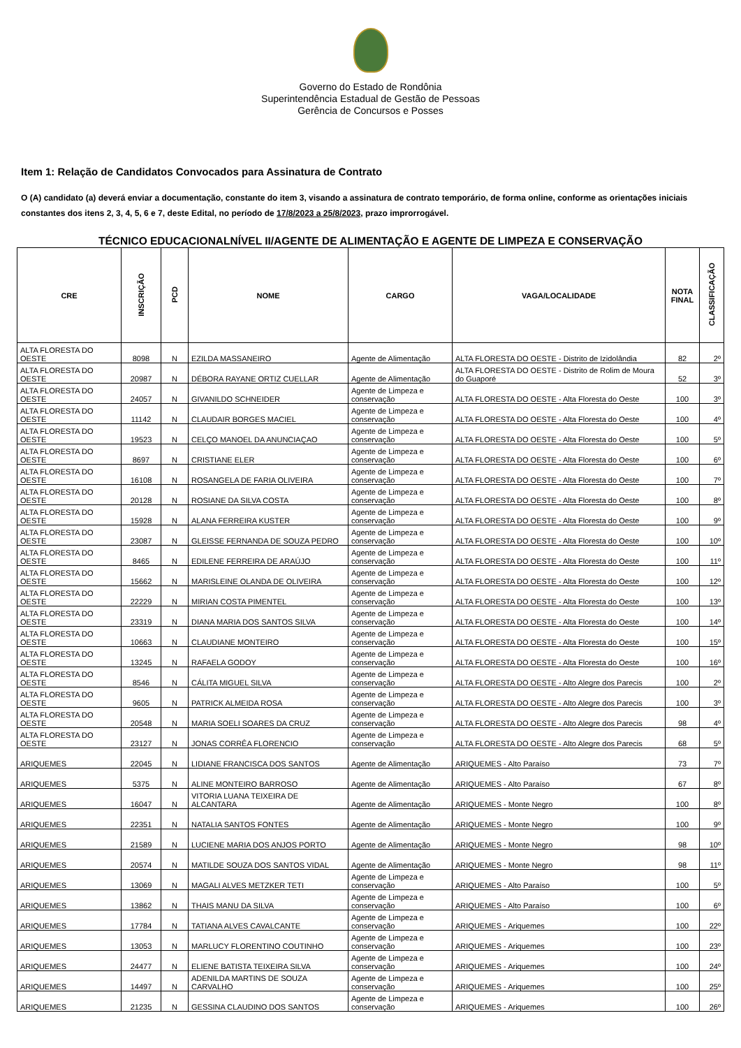Governo do Estado de Rondônia
Superintendência Estadual de Gestão de Pessoas
Gerência de Concursos e Posses
Item 1: Relação de Candidatos Convocados para Assinatura de Contrato
O (A) candidato (a) deverá enviar a documentação, constante do item 3, visando a assinatura de contrato temporário, de forma online, conforme as orientações iniciais constantes dos itens 2, 3, 4, 5, 6 e 7, deste Edital, no período de 17/8/2023 a 25/8/2023, prazo improrrogável.
TÉCNICO EDUCACIONALNÍVEL II/AGENTE DE ALIMENTAÇÃO E AGENTE DE LIMPEZA E CONSERVAÇÃO
| CRE | INSCRIÇÃO | PCD | NOME | CARGO | VAGA/LOCALIDADE | NOTA FINAL | CLASSIFICAÇÃO |
| --- | --- | --- | --- | --- | --- | --- | --- |
| ALTA FLORESTA DO OESTE | 8098 | N | EZILDA MASSANEIRO | Agente de Alimentação | ALTA FLORESTA DO OESTE - Distrito de Izidolândia | 82 | 2º |
| ALTA FLORESTA DO OESTE | 20987 | N | DÉBORA RAYANE ORTIZ CUELLAR | Agente de Alimentação | ALTA FLORESTA DO OESTE - Distrito de Rolim de Moura do Guaporé | 52 | 3º |
| ALTA FLORESTA DO OESTE | 24057 | N | GIVANILDO SCHNEIDER | Agente de Limpeza e conservação | ALTA FLORESTA DO OESTE - Alta Floresta do Oeste | 100 | 3º |
| ALTA FLORESTA DO OESTE | 11142 | N | CLAUDAIR BORGES MACIEL | Agente de Limpeza e conservação | ALTA FLORESTA DO OESTE - Alta Floresta do Oeste | 100 | 4º |
| ALTA FLORESTA DO OESTE | 19523 | N | CELÇO MANOEL DA ANUNCIAÇAO | Agente de Limpeza e conservação | ALTA FLORESTA DO OESTE - Alta Floresta do Oeste | 100 | 5º |
| ALTA FLORESTA DO OESTE | 8697 | N | CRISTIANE ELER | Agente de Limpeza e conservação | ALTA FLORESTA DO OESTE - Alta Floresta do Oeste | 100 | 6º |
| ALTA FLORESTA DO OESTE | 16108 | N | ROSANGELA DE FARIA OLIVEIRA | Agente de Limpeza e conservação | ALTA FLORESTA DO OESTE - Alta Floresta do Oeste | 100 | 7º |
| ALTA FLORESTA DO OESTE | 20128 | N | ROSIANE DA SILVA COSTA | Agente de Limpeza e conservação | ALTA FLORESTA DO OESTE - Alta Floresta do Oeste | 100 | 8º |
| ALTA FLORESTA DO OESTE | 15928 | N | ALANA FERREIRA KUSTER | Agente de Limpeza e conservação | ALTA FLORESTA DO OESTE - Alta Floresta do Oeste | 100 | 9º |
| ALTA FLORESTA DO OESTE | 23087 | N | GLEISSE FERNANDA DE SOUZA PEDRO | Agente de Limpeza e conservação | ALTA FLORESTA DO OESTE - Alta Floresta do Oeste | 100 | 10º |
| ALTA FLORESTA DO OESTE | 8465 | N | EDILENE FERREIRA DE ARAÚJO | Agente de Limpeza e conservação | ALTA FLORESTA DO OESTE - Alta Floresta do Oeste | 100 | 11º |
| ALTA FLORESTA DO OESTE | 15662 | N | MARISLEINE OLANDA DE OLIVEIRA | Agente de Limpeza e conservação | ALTA FLORESTA DO OESTE - Alta Floresta do Oeste | 100 | 12º |
| ALTA FLORESTA DO OESTE | 22229 | N | MIRIAN COSTA PIMENTEL | Agente de Limpeza e conservação | ALTA FLORESTA DO OESTE - Alta Floresta do Oeste | 100 | 13º |
| ALTA FLORESTA DO OESTE | 23319 | N | DIANA MARIA DOS SANTOS SILVA | Agente de Limpeza e conservação | ALTA FLORESTA DO OESTE - Alta Floresta do Oeste | 100 | 14º |
| ALTA FLORESTA DO OESTE | 10663 | N | CLAUDIANE MONTEIRO | Agente de Limpeza e conservação | ALTA FLORESTA DO OESTE - Alta Floresta do Oeste | 100 | 15º |
| ALTA FLORESTA DO OESTE | 13245 | N | RAFAELA GODOY | Agente de Limpeza e conservação | ALTA FLORESTA DO OESTE - Alta Floresta do Oeste | 100 | 16º |
| ALTA FLORESTA DO OESTE | 8546 | N | CÁLITA MIGUEL SILVA | Agente de Limpeza e conservação | ALTA FLORESTA DO OESTE - Alto Alegre dos Parecis | 100 | 2º |
| ALTA FLORESTA DO OESTE | 9605 | N | PATRICK ALMEIDA ROSA | Agente de Limpeza e conservação | ALTA FLORESTA DO OESTE - Alto Alegre dos Parecis | 100 | 3º |
| ALTA FLORESTA DO OESTE | 20548 | N | MARIA SOELI SOARES DA CRUZ | Agente de Limpeza e conservação | ALTA FLORESTA DO OESTE - Alto Alegre dos Parecis | 98 | 4º |
| ALTA FLORESTA DO OESTE | 23127 | N | JONAS CORRÊA FLORENCIO | Agente de Limpeza e conservação | ALTA FLORESTA DO OESTE - Alto Alegre dos Parecis | 68 | 5º |
| ARIQUEMES | 22045 | N | LIDIANE FRANCISCA DOS SANTOS | Agente de Alimentação | ARIQUEMES - Alto Paraíso | 73 | 7º |
| ARIQUEMES | 5375 | N | ALINE MONTEIRO BARROSO | Agente de Alimentação | ARIQUEMES - Alto Paraíso | 67 | 8º |
| ARIQUEMES | 16047 | N | VITORIA LUANA TEIXEIRA DE ALCANTARA | Agente de Alimentação | ARIQUEMES - Monte Negro | 100 | 8º |
| ARIQUEMES | 22351 | N | NATALIA SANTOS FONTES | Agente de Alimentação | ARIQUEMES - Monte Negro | 100 | 9º |
| ARIQUEMES | 21589 | N | LUCIENE MARIA DOS ANJOS PORTO | Agente de Alimentação | ARIQUEMES - Monte Negro | 98 | 10º |
| ARIQUEMES | 20574 | N | MATILDE SOUZA DOS SANTOS VIDAL | Agente de Alimentação | ARIQUEMES - Monte Negro | 98 | 11º |
| ARIQUEMES | 13069 | N | MAGALI ALVES METZKER TETI | Agente de Limpeza e conservação | ARIQUEMES - Alto Paraíso | 100 | 5º |
| ARIQUEMES | 13862 | N | THAIS MANU DA SILVA | Agente de Limpeza e conservação | ARIQUEMES - Alto Paraíso | 100 | 6º |
| ARIQUEMES | 17784 | N | TATIANA ALVES CAVALCANTE | Agente de Limpeza e conservação | ARIQUEMES - Ariquemes | 100 | 22º |
| ARIQUEMES | 13053 | N | MARLUCY FLORENTINO COUTINHO | Agente de Limpeza e conservação | ARIQUEMES - Ariquemes | 100 | 23º |
| ARIQUEMES | 24477 | N | ELIENE BATISTA TEIXEIRA SILVA | Agente de Limpeza e conservação | ARIQUEMES - Ariquemes | 100 | 24º |
| ARIQUEMES | 14497 | N | ADENILDA MARTINS DE SOUZA CARVALHO | Agente de Limpeza e conservação | ARIQUEMES - Ariquemes | 100 | 25º |
| ARIQUEMES | 21235 | N | GESSINA CLAUDINO DOS SANTOS | Agente de Limpeza e conservação | ARIQUEMES - Ariquemes | 100 | 26º |